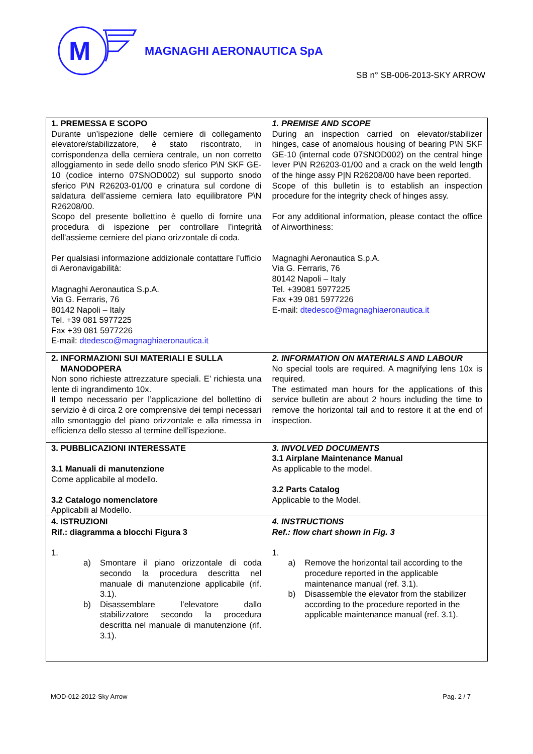M
MAGNAGHI AERONAUTICA SpA
SB n° SB-006-2013-SKY ARROW
| 1. PREMESSA E SCOPO Durante un’ispezione delle cerniere di collegamento elevatore/stabilizzatore, è stato riscontrato, in corrispondenza della cerniera centrale, un non corretto alloggiamento in sede dello snodo sferico P\N SKF GE-10 (codice interno 07SNOD002) sul supporto snodo sferico P\N R26203-01/00 e crinatura sul cordone di saldatura dell’assieme cerniera lato equilibratore P\N R26208/00. Scopo del presente bollettino è quello di fornire una procedura di ispezione per controllare l’integrità dell’assieme cerniere del piano orizzontale di coda. Per qualsiasi informazione addizionale contattare l’ufficio di Aeronavigabilità: Magnaghi Aeronautica S.p.A. Via G. Ferraris, 76 80142 Napoli – Italy Tel. +39 081 5977225 Fax +39 081 5977226 E-mail: dtedesco@magnaghiaeronautica.it | 1. PREMISE AND SCOPE During an inspection carried on elevator/stabilizer hinges, case of anomalous housing of bearing P\N SKF GE-10 (internal code 07SNOD002) on the central hinge lever P\N R26203-01/00 and a crack on the weld length of the hinge assy P/N R26208/00 have been reported. Scope of this bulletin is to establish an inspection procedure for the integrity check of hinges assy. For any additional information, please contact the office of Airworthiness: Magnaghi Aeronautica S.p.A. Via G. Ferraris, 76 80142 Napoli – Italy Tel. +39081 5977225 Fax +39 081 5977226 E-mail: dtedesco@magnaghiaeronautica.it |
| 2. INFORMAZIONI SUI MATERIALI E SULLA MANODOPERA Non sono richieste attrezzature speciali. E’ richiesta una lente di ingrandimento 10x. Il tempo necessario per l’applicazione del bollettino di servizio è di circa 2 ore comprensive dei tempi necessari allo smontaggio del piano orizzontale e alla rimessa in efficienza dello stesso al termine dell’ispezione. | 2. INFORMATION ON MATERIALS AND LABOUR No special tools are required. A magnifying lens 10x is required. The estimated man hours for the applications of this service bulletin are about 2 hours including the time to remove the horizontal tail and to restore it at the end of inspection. |
| 3. PUBBLICAZIONI INTERESSATE 3.1 Manuali di manutenzione Come applicabile al modello. 3.2 Catalogo nomenclatore Applicabili al Modello. | 3. INVOLVED DOCUMENTS 3.1 Airplane Maintenance Manual As applicable to the model. 3.2 Parts Catalog Applicable to the Model. |
| 4. ISTRUZIONI Rif.: diagramma a blocchi Figura 3 1. a) Smontare il piano orizzontale di coda secondo la procedura descritta nel manuale di manutenzione applicabile (rif. 3.1). b) Disassemblare l’elevatore dallo stabilizzatore secondo la procedura descritta nel manuale di manutenzione (rif. 3.1). | 4. INSTRUCTIONS Ref.: flow chart shown in Fig. 3 1. a) Remove the horizontal tail according to the procedure reported in the applicable maintenance manual (ref. 3.1). b) Disassemble the elevator from the stabilizer according to the procedure reported in the applicable maintenance manual (ref. 3.1). |
MOD-012-2012-Sky Arrow Pag. 2 / 7